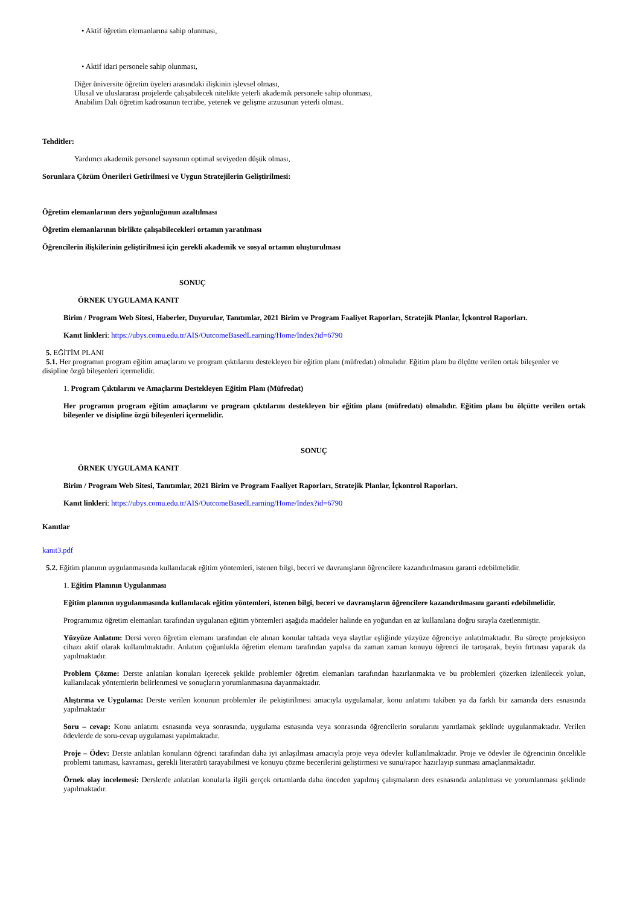• Aktif öğretim elemanlarına sahip olunması,
• Aktif idari personele sahip olunması,
Diğer üniversite öğretim üyeleri arasındaki ilişkinin işlevsel olması,
Ulusal ve uluslararası projelerde çalışabilecek nitelikte yeterli akademik personele sahip olunması,
Anabilim Dalı öğretim kadrosunun tecrübe, yetenek ve gelişme arzusunun yeterli olması.
Tehditler:
Yardımcı akademik personel sayısının optimal seviyeden düşük olması,
Sorunlara Çözüm Önerileri Getirilmesi ve Uygun Stratejilerin Geliştirilmesi:
Öğretim elemanlarının ders yoğunluğunun azaltılması
Öğretim elemanlarının birlikte çalışabilecekleri ortamın yaratılması
Öğrencilerin ilişkilerinin geliştirilmesi için gerekli akademik ve sosyal ortamın oluşturulması
SONUÇ
ÖRNEK UYGULAMA KANIT
Birim / Program Web Sitesi, Haberler, Duyurular, Tanıtımlar, 2021 Birim ve Program Faaliyet Raporları, Stratejik Planlar, İçkontrol Raporları.
Kanıt linkleri: https://ubys.comu.edu.tr/AIS/OutcomeBasedLearning/Home/Index?id=6790
5. EĞİTİM PLANI
5.1. Her programın program eğitim amaçlarını ve program çıktılarını destekleyen bir eğitim planı (müfredatı) olmalıdır. Eğitim planı bu ölçütte verilen ortak bileşenler ve disipline özgü bileşenleri içermelidir.
1. Program Çıktılarını ve Amaçlarını Destekleyen Eğitim Planı (Müfredat)
Her programın program eğitim amaçlarını ve program çıktılarını destekleyen bir eğitim planı (müfredatı) olmalıdır. Eğitim planı bu ölçütte verilen ortak bileşenler ve disipline özgü bileşenleri içermelidir.
SONUÇ
ÖRNEK UYGULAMA KANIT
Birim / Program Web Sitesi, Tanıtımlar, 2021 Birim ve Program Faaliyet Raporları, Stratejik Planlar, İçkontrol Raporları.
Kanıt linkleri: https://ubys.comu.edu.tr/AIS/OutcomeBasedLearning/Home/Index?id=6790
Kanıtlar
kanıt3.pdf
5.2. Eğitim planının uygulanmasında kullanılacak eğitim yöntemleri, istenen bilgi, beceri ve davranışların öğrencilere kazandırılmasını garanti edebilmelidir.
1. Eğitim Planının Uygulanması
Eğitim planının uygulanmasında kullanılacak eğitim yöntemleri, istenen bilgi, beceri ve davranışların öğrencilere kazandırılmasını garanti edebilmelidir.
Programımız öğretim elemanları tarafından uygulanan eğitim yöntemleri aşağıda maddeler halinde en yoğundan en az kullanılana doğru sırayla özetlenmiştir.
Yüzyüze Anlatım: Dersi veren öğretim elemanı tarafından ele alınan konular tahtada veya slaytlar eşliğinde yüzyüze öğrenciye anlatılmaktadır. Bu süreçte projeksiyon cihazı aktif olarak kullanılmaktadır. Anlatım çoğunlukla öğretim elemanı tarafından yapılsa da zaman zaman konuyu öğrenci ile tartışarak, beyin fırtınası yaparak da yapılmaktadır.
Problem Çözme: Derste anlatılan konuları içerecek şekilde problemler öğretim elemanları tarafından hazırlanmakta ve bu problemleri çözerken izlenilecek yolun, kullanılacak yöntemlerin belirlenmesi ve sonuçların yorumlanmasına dayanmaktadır.
Alıştırma ve Uygulama: Derste verilen konunun problemler ile pekiştirilmesi amacıyla uygulamalar, konu anlatımı takiben ya da farklı bir zamanda ders esnasında yapılmaktadır
Soru – cevap: Konu anlatımı esnasında veya sonrasında, uygulama esnasında veya sonrasında öğrencilerin sorularını yanıtlamak şeklinde uygulanmaktadır. Verilen ödevlerde de soru-cevap uygulaması yapılmaktadır.
Proje – Ödev: Derste anlatılan konuların öğrenci tarafından daha iyi anlaşılması amacıyla proje veya ödevler kullanılmaktadır. Proje ve ödevler ile öğrencinin öncelikle problemi tanıması, kavraması, gerekli literatürü tarayabilmesi ve konuyu çözme becerilerini geliştirmesi ve sunu/rapor hazırlayıp sunması amaçlanmaktadır.
Örnek olay incelemesi: Derslerde anlatılan konularla ilgili gerçek ortamlarda daha önceden yapılmış çalışmaların ders esnasında anlatılması ve yorumlanması şeklinde yapılmaktadır.